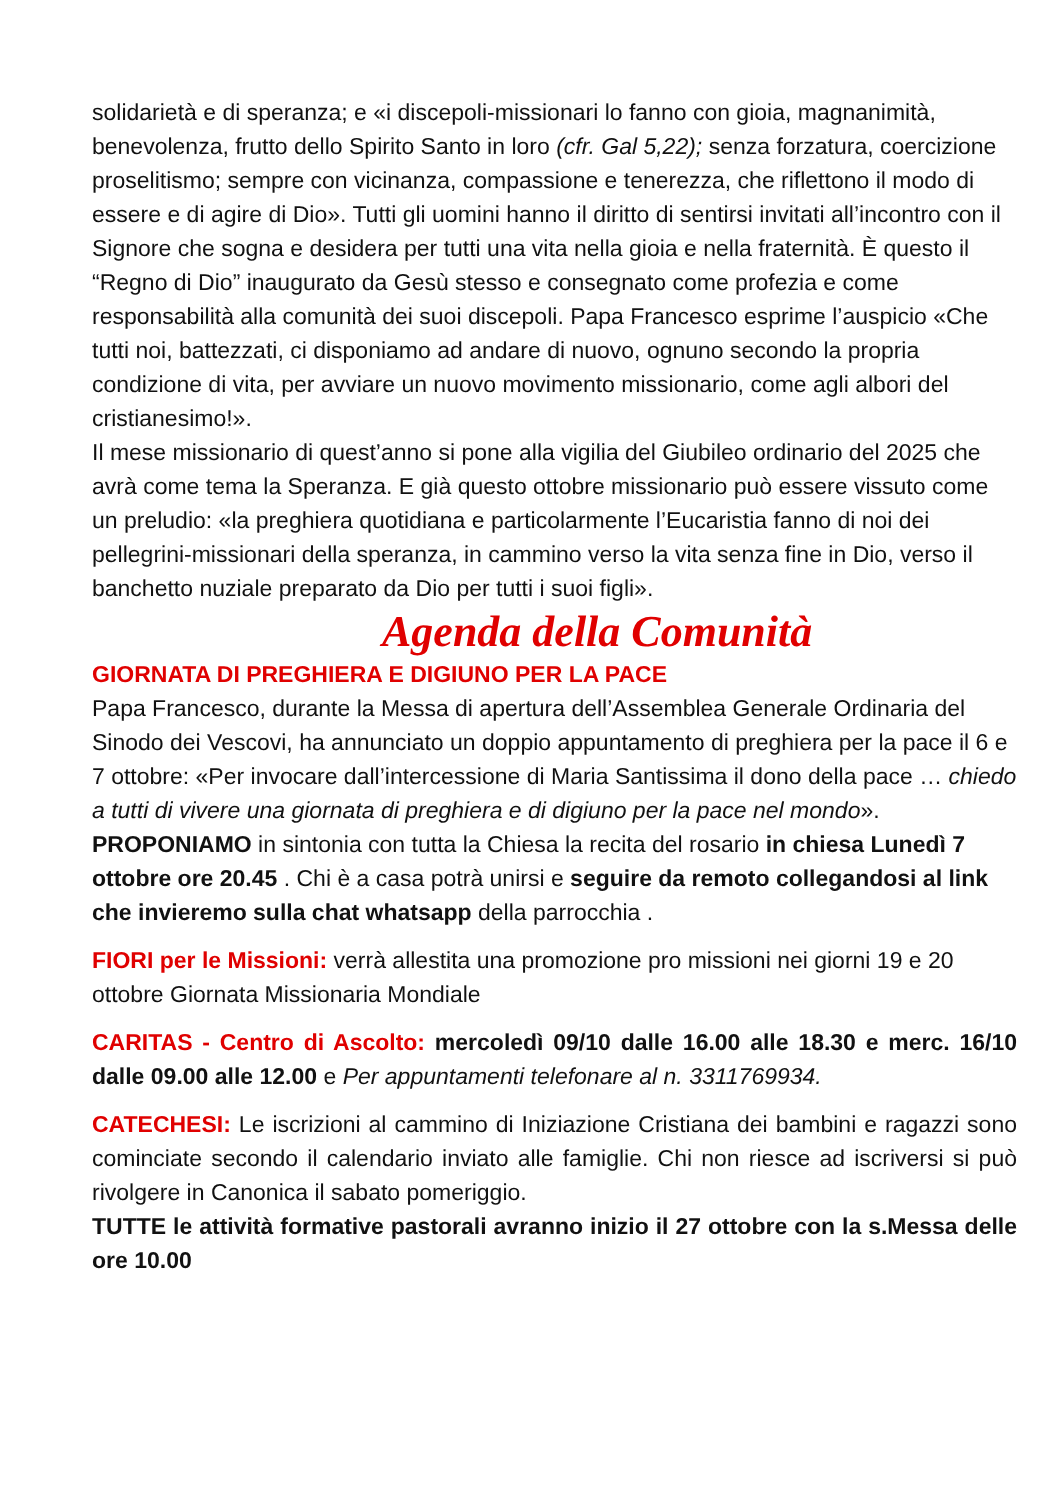solidarietà e di speranza; e «i discepoli-missionari lo fanno con gioia, magnanimità, benevolenza, frutto dello Spirito Santo in loro (cfr. Gal 5,22); senza forzatura, coercizione proselitismo; sempre con vicinanza, compassione e tenerezza, che riflettono il modo di essere e di agire di Dio». Tutti gli uomini hanno il diritto di sentirsi invitati all’incontro con il Signore che sogna e desidera per tutti una vita nella gioia e nella fraternità. È questo il “Regno di Dio” inaugurato da Gesù stesso e consegnato come profezia e come responsabilità alla comunità dei suoi discepoli. Papa Francesco esprime l’auspicio «Che tutti noi, battezzati, ci disponiamo ad andare di nuovo, ognuno secondo la propria condizione di vita, per avviare un nuovo movimento missionario, come agli albori del cristianesimo!».
Il mese missionario di quest’anno si pone alla vigilia del Giubileo ordinario del 2025 che avrà come tema la Speranza. E già questo ottobre missionario può essere vissuto come un preludio: «la preghiera quotidiana e particolarmente l’Eucaristia fanno di noi dei pellegrini-missionari della speranza, in cammino verso la vita senza fine in Dio, verso il banchetto nuziale preparato da Dio per tutti i suoi figli».
Agenda della Comunità
GIORNATA DI PREGHIERA E DIGIUNO PER LA PACE
Papa Francesco, durante la Messa di apertura dell’Assemblea Generale Ordinaria del Sinodo dei Vescovi, ha annunciato un doppio appuntamento di preghiera per la pace il 6 e 7 ottobre: «Per invocare dall’intercessione di Maria Santissima il dono della pace … chiedo a tutti di vivere una giornata di preghiera e di digiuno per la pace nel mondo».
PROPONIAMO in sintonia con tutta la Chiesa la recita del rosario in chiesa Lunedì 7 ottobre ore 20.45 . Chi è a casa potrà unirsi e seguire da remoto collegandosi al link che invieremo sulla chat whatsapp della parrocchia .
FIORI per le Missioni: verrà allestita una promozione pro missioni nei giorni 19 e 20 ottobre Giornata Missionaria Mondiale
CARITAS - Centro di Ascolto: mercoledì 09/10 dalle 16.00 alle 18.30 e merc. 16/10 dalle 09.00 alle 12.00 e Per appuntamenti telefonare al n. 3311769934.
CATECHESI: Le iscrizioni al cammino di Iniziazione Cristiana dei bambini e ragazzi sono cominciate secondo il calendario inviato alle famiglie. Chi non riesce ad iscriversi si può rivolgere in Canonica il sabato pomeriggio.
TUTTE le attività formative pastorali avranno inizio il 27 ottobre con la s.Messa delle ore 10.00